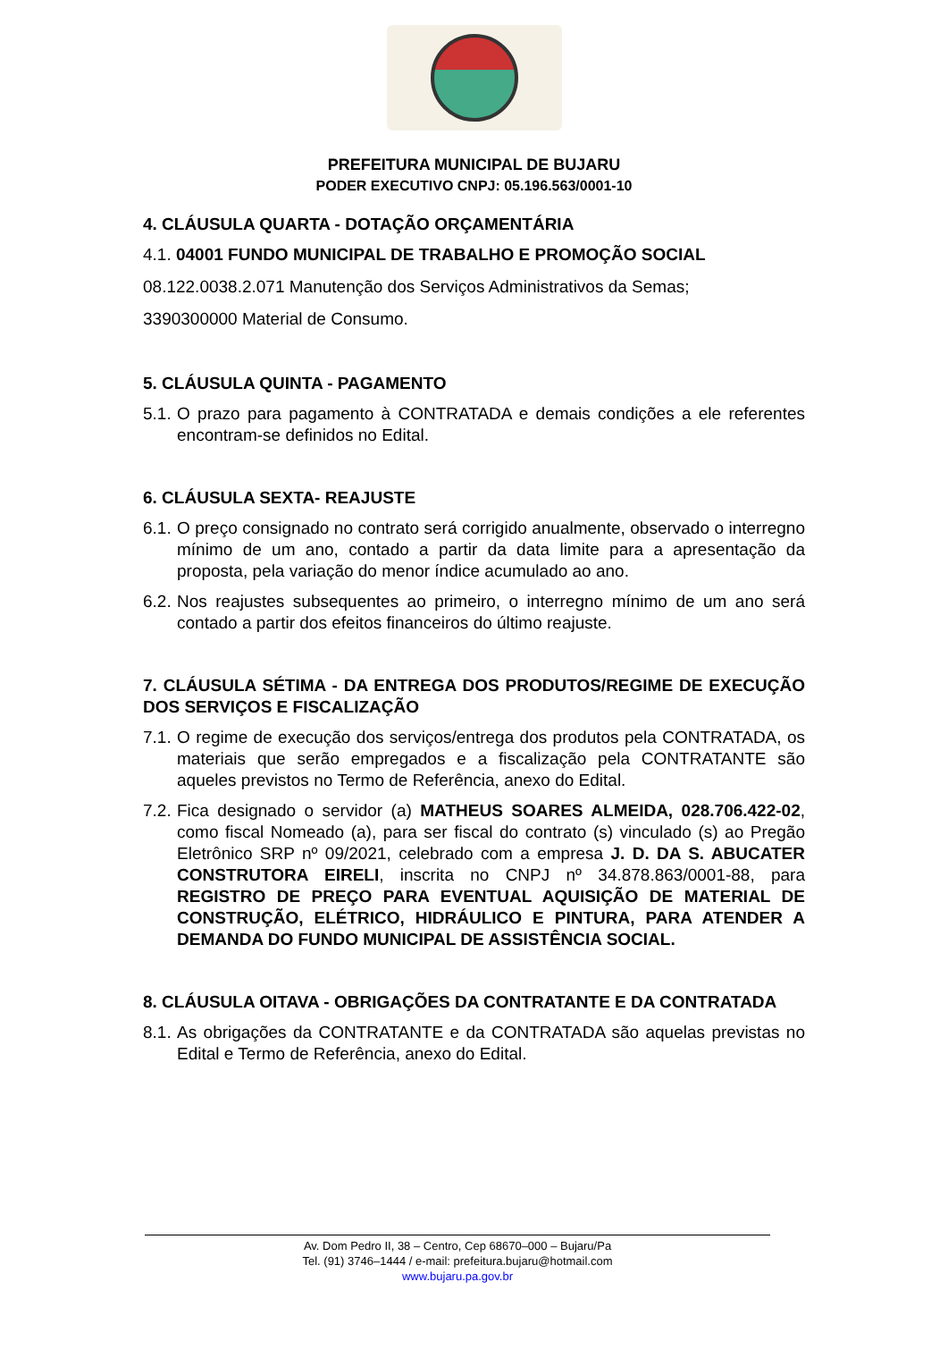PREFEITURA MUNICIPAL DE BUJARU
PODER EXECUTIVO CNPJ: 05.196.563/0001-10
4. CLÁUSULA QUARTA - DOTAÇÃO ORÇAMENTÁRIA
4.1. 04001 FUNDO MUNICIPAL DE TRABALHO E PROMOÇÃO SOCIAL
08.122.0038.2.071 Manutenção dos Serviços Administrativos da Semas;
3390300000 Material de Consumo.
5. CLÁUSULA QUINTA - PAGAMENTO
5.1. O prazo para pagamento à CONTRATADA e demais condições a ele referentes encontram-se definidos no Edital.
6. CLÁUSULA SEXTA- REAJUSTE
6.1. O preço consignado no contrato será corrigido anualmente, observado o interregno mínimo de um ano, contado a partir da data limite para a apresentação da proposta, pela variação do menor índice acumulado ao ano.
6.2. Nos reajustes subsequentes ao primeiro, o interregno mínimo de um ano será contado a partir dos efeitos financeiros do último reajuste.
7. CLÁUSULA SÉTIMA - DA ENTREGA DOS PRODUTOS/REGIME DE EXECUÇÃO DOS SERVIÇOS E FISCALIZAÇÃO
7.1. O regime de execução dos serviços/entrega dos produtos pela CONTRATADA, os materiais que serão empregados e a fiscalização pela CONTRATANTE são aqueles previstos no Termo de Referência, anexo do Edital.
7.2. Fica designado o servidor (a) MATHEUS SOARES ALMEIDA, 028.706.422-02, como fiscal Nomeado (a), para ser fiscal do contrato (s) vinculado (s) ao Pregão Eletrônico SRP nº 09/2021, celebrado com a empresa J. D. DA S. ABUCATER CONSTRUTORA EIRELI, inscrita no CNPJ nº 34.878.863/0001-88, para REGISTRO DE PREÇO PARA EVENTUAL AQUISIÇÃO DE MATERIAL DE CONSTRUÇÃO, ELÉTRICO, HIDRÁULICO E PINTURA, PARA ATENDER A DEMANDA DO FUNDO MUNICIPAL DE ASSISTÊNCIA SOCIAL.
8. CLÁUSULA OITAVA - OBRIGAÇÕES DA CONTRATANTE E DA CONTRATADA
8.1. As obrigações da CONTRATANTE e da CONTRATADA são aquelas previstas no Edital e Termo de Referência, anexo do Edital.
Av. Dom Pedro II, 38 – Centro, Cep 68670–000 – Bujaru/Pa
Tel. (91) 3746–1444 / e-mail: prefeitura.bujaru@hotmail.com
www.bujaru.pa.gov.br